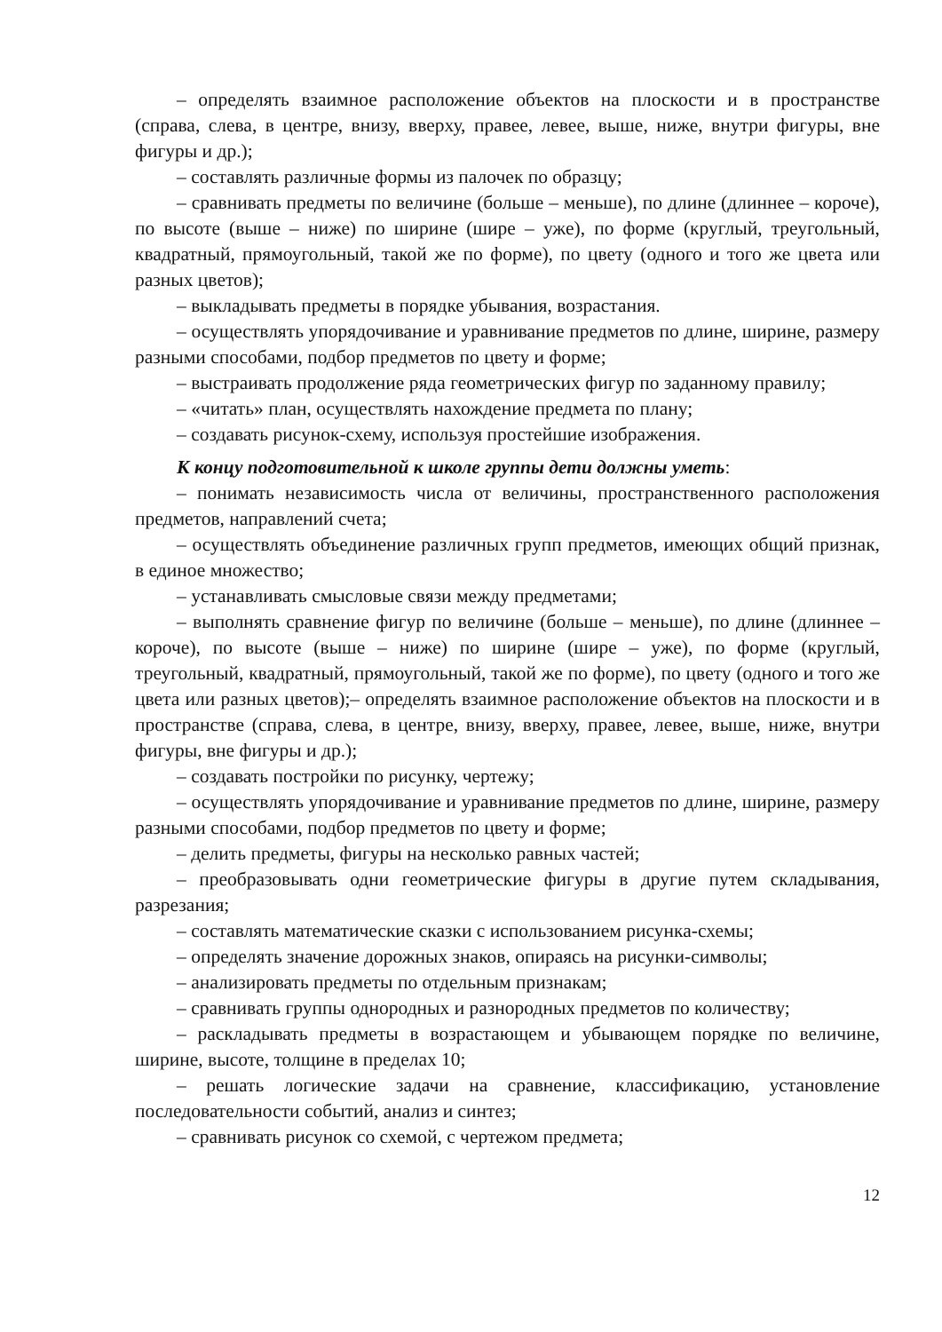– определять взаимное расположение объектов на плоскости и в пространстве (справа, слева, в центре, внизу, вверху, правее, левее, выше, ниже, внутри фигуры, вне фигуры и др.);
– составлять различные формы из палочек по образцу;
– сравнивать предметы по величине (больше – меньше), по длине (длиннее – короче), по высоте (выше – ниже) по ширине (шире – уже), по форме (круглый, треугольный, квадратный, прямоугольный, такой же по форме), по цвету (одного и того же цвета или разных цветов);
– выкладывать предметы в порядке убывания, возрастания.
– осуществлять упорядочивание и уравнивание предметов по длине, ширине, размеру разными способами, подбор предметов по цвету и форме;
– выстраивать продолжение ряда геометрических фигур по заданному правилу;
– «читать» план, осуществлять нахождение предмета по плану;
– создавать рисунок-схему, используя простейшие изображения.
К концу подготовительной к школе группы дети должны уметь:
– понимать независимость числа от величины, пространственного расположения предметов, направлений счета;
– осуществлять объединение различных групп предметов, имеющих общий признак, в единое множество;
– устанавливать смысловые связи между предметами;
– выполнять сравнение фигур по величине (больше – меньше), по длине (длиннее – короче), по высоте (выше – ниже) по ширине (шире – уже), по форме (круглый, треугольный, квадратный, прямоугольный, такой же по форме), по цвету (одного и того же цвета или разных цветов);– определять взаимное расположение объектов на плоскости и в пространстве (справа, слева, в центре, внизу, вверху, правее, левее, выше, ниже, внутри фигуры, вне фигуры и др.);
– создавать постройки по рисунку, чертежу;
– осуществлять упорядочивание и уравнивание предметов по длине, ширине, размеру разными способами, подбор предметов по цвету и форме;
– делить предметы, фигуры на несколько равных частей;
– преобразовывать одни геометрические фигуры в другие путем складывания, разрезания;
– составлять математические сказки с использованием рисунка-схемы;
– определять значение дорожных знаков, опираясь на рисунки-символы;
– анализировать предметы по отдельным признакам;
– сравнивать группы однородных и разнородных предметов по количеству;
– раскладывать предметы в возрастающем и убывающем порядке по величине, ширине, высоте, толщине в пределах 10;
– решать логические задачи на сравнение, классификацию, установление последовательности событий, анализ и синтез;
– сравнивать рисунок со схемой, с чертежом предмета;
12